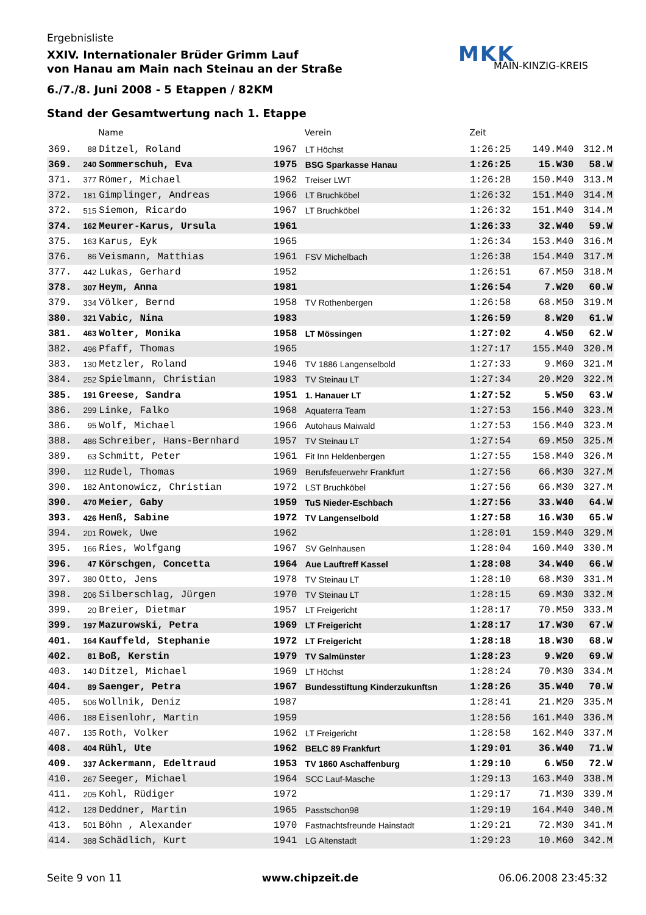MKK
MAIN-KINZIG-KREIS
Ergebnisliste
XXIV. Internationaler Brüder Grimm Lauf
von Hanau am Main nach Steinau an der Straße
6./7./8. Juni 2008 - 5 Etappen / 82KM
Stand der Gesamtwertung nach 1. Etappe
| | | Name | | Verein | Zeit | | |
| --- | --- | --- | --- | --- | --- | --- | --- |
| 369. | 88 | Ditzel, Roland | 1967 | LT Höchst | 1:26:25 | 149.M40 | 312.M |
| 369. | 240 | Sommerschuh, Eva | 1975 | BSG Sparkasse Hanau | 1:26:25 | 15.W30 | 58.W |
| 371. | 377 | Römer, Michael | 1962 | Treiser LWT | 1:26:28 | 150.M40 | 313.M |
| 372. | 181 | Gimplinger, Andreas | 1966 | LT Bruchköbel | 1:26:32 | 151.M40 | 314.M |
| 372. | 515 | Siemon, Ricardo | 1967 | LT Bruchköbel | 1:26:32 | 151.M40 | 314.M |
| 374. | 162 | Meurer-Karus, Ursula | 1961 | | 1:26:33 | 32.W40 | 59.W |
| 375. | 163 | Karus, Eyk | 1965 | | 1:26:34 | 153.M40 | 316.M |
| 376. | 86 | Veismann, Matthias | 1961 | FSV Michelbach | 1:26:38 | 154.M40 | 317.M |
| 377. | 442 | Lukas, Gerhard | 1952 | | 1:26:51 | 67.M50 | 318.M |
| 378. | 307 | Heym, Anna | 1981 | | 1:26:54 | 7.W20 | 60.W |
| 379. | 334 | Völker, Bernd | 1958 | TV Rothenbergen | 1:26:58 | 68.M50 | 319.M |
| 380. | 321 | Vabic, Nina | 1983 | | 1:26:59 | 8.W20 | 61.W |
| 381. | 463 | Wolter, Monika | 1958 | LT Mössingen | 1:27:02 | 4.W50 | 62.W |
| 382. | 496 | Pfaff, Thomas | 1965 | | 1:27:17 | 155.M40 | 320.M |
| 383. | 130 | Metzler, Roland | 1946 | TV 1886 Langenselbold | 1:27:33 | 9.M60 | 321.M |
| 384. | 252 | Spielmann, Christian | 1983 | TV Steinau LT | 1:27:34 | 20.M20 | 322.M |
| 385. | 191 | Greese, Sandra | 1951 | 1. Hanauer LT | 1:27:52 | 5.W50 | 63.W |
| 386. | 299 | Linke, Falko | 1968 | Aquaterra Team | 1:27:53 | 156.M40 | 323.M |
| 386. | 95 | Wolf, Michael | 1966 | Autohaus Maiwald | 1:27:53 | 156.M40 | 323.M |
| 388. | 486 | Schreiber, Hans-Bernhard | 1957 | TV Steinau LT | 1:27:54 | 69.M50 | 325.M |
| 389. | 63 | Schmitt, Peter | 1961 | Fit Inn Heldenbergen | 1:27:55 | 158.M40 | 326.M |
| 390. | 112 | Rudel, Thomas | 1969 | Berufsfeuerwehr Frankfurt | 1:27:56 | 66.M30 | 327.M |
| 390. | 182 | Antonowicz, Christian | 1972 | LST Bruchköbel | 1:27:56 | 66.M30 | 327.M |
| 390. | 470 | Meier, Gaby | 1959 | TuS Nieder-Eschbach | 1:27:56 | 33.W40 | 64.W |
| 393. | 426 | Henß, Sabine | 1972 | TV Langenselbold | 1:27:58 | 16.W30 | 65.W |
| 394. | 201 | Rowek, Uwe | 1962 | | 1:28:01 | 159.M40 | 329.M |
| 395. | 166 | Ries, Wolfgang | 1967 | SV Gelnhausen | 1:28:04 | 160.M40 | 330.M |
| 396. | 47 | Körschgen, Concetta | 1964 | Aue Lauftreff Kassel | 1:28:08 | 34.W40 | 66.W |
| 397. | 380 | Otto, Jens | 1978 | TV Steinau LT | 1:28:10 | 68.M30 | 331.M |
| 398. | 206 | Silberschlag, Jürgen | 1970 | TV Steinau LT | 1:28:15 | 69.M30 | 332.M |
| 399. | 20 | Breier, Dietmar | 1957 | LT Freigericht | 1:28:17 | 70.M50 | 333.M |
| 399. | 197 | Mazurowski, Petra | 1969 | LT Freigericht | 1:28:17 | 17.W30 | 67.W |
| 401. | 164 | Kauffeld, Stephanie | 1972 | LT Freigericht | 1:28:18 | 18.W30 | 68.W |
| 402. | 81 | Boß, Kerstin | 1979 | TV Salmünster | 1:28:23 | 9.W20 | 69.W |
| 403. | 140 | Ditzel, Michael | 1969 | LT Höchst | 1:28:24 | 70.M30 | 334.M |
| 404. | 89 | Saenger, Petra | 1967 | Bundesstiftung Kinderzukunftsn | 1:28:26 | 35.W40 | 70.W |
| 405. | 506 | Wollnik, Deniz | 1987 | | 1:28:41 | 21.M20 | 335.M |
| 406. | 188 | Eisenlohr, Martin | 1959 | | 1:28:56 | 161.M40 | 336.M |
| 407. | 135 | Roth, Volker | 1962 | LT Freigericht | 1:28:58 | 162.M40 | 337.M |
| 408. | 404 | Rühl, Ute | 1962 | BELC 89 Frankfurt | 1:29:01 | 36.W40 | 71.W |
| 409. | 337 | Ackermann, Edeltraud | 1953 | TV 1860 Aschaffenburg | 1:29:10 | 6.W50 | 72.W |
| 410. | 267 | Seeger, Michael | 1964 | SCC Lauf-Masche | 1:29:13 | 163.M40 | 338.M |
| 411. | 205 | Kohl, Rüdiger | 1972 | | 1:29:17 | 71.M30 | 339.M |
| 412. | 128 | Deddner, Martin | 1965 | Passtschon98 | 1:29:19 | 164.M40 | 340.M |
| 413. | 501 | Böhn , Alexander | 1970 | Fastnachtsfreunde Hainstadt | 1:29:21 | 72.M30 | 341.M |
| 414. | 388 | Schädlich, Kurt | 1941 | LG Altenstadt | 1:29:23 | 10.M60 | 342.M |
Seite 9 von 11 www.chipzeit.de 06.06.2008 23:45:32